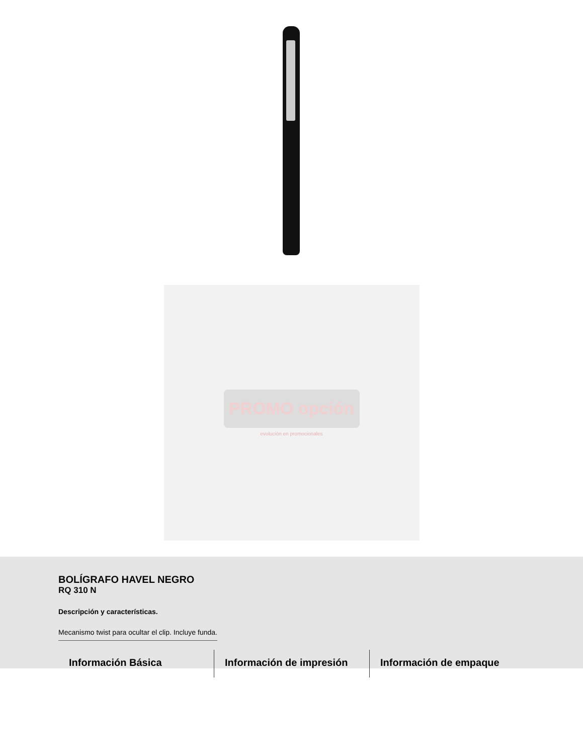PROMO opción
evolución en promocionales
BOLÍGRAFO HAVEL NEGRO
RQ 310 N
Descripción y características.
Mecanismo twist para ocultar el clip. Incluye funda.
Información Básica Información de impresión Información de empaque